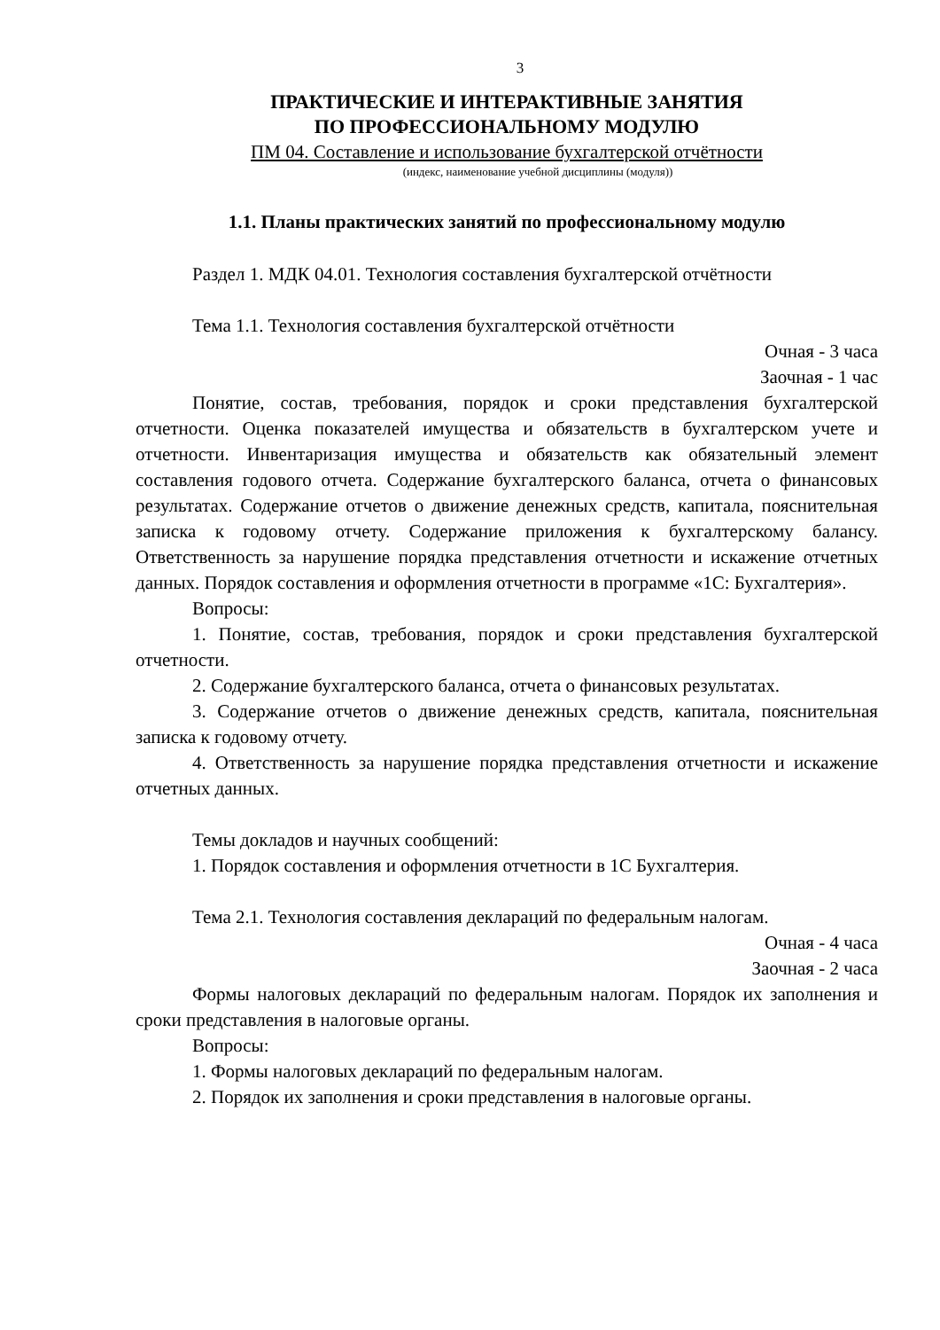3
ПРАКТИЧЕСКИЕ И ИНТЕРАКТИВНЫЕ ЗАНЯТИЯ
ПО ПРОФЕССИОНАЛЬНОМУ МОДУЛЮ
ПМ 04. Составление и использование бухгалтерской отчётности
(индекс, наименование учебной дисциплины (модуля))
1.1. Планы практических занятий по профессиональному модулю
Раздел 1. МДК 04.01. Технология составления бухгалтерской отчётности
Тема 1.1. Технология составления бухгалтерской отчётности
Очная - 3 часа
Заочная - 1 час
Понятие, состав, требования, порядок и сроки представления бухгалтерской отчетности. Оценка показателей имущества и обязательств в бухгалтерском учете и отчетности. Инвентаризация имущества и обязательств как обязательный элемент составления годового отчета. Содержание бухгалтерского баланса, отчета о финансовых результатах. Содержание отчетов о движение денежных средств, капитала, пояснительная записка к годовому отчету. Содержание приложения к бухгалтерскому балансу. Ответственность за нарушение порядка представления отчетности и искажение отчетных данных. Порядок составления и оформления отчетности в программе «1С: Бухгалтерия».
Вопросы:
1. Понятие, состав, требования, порядок и сроки представления бухгалтерской отчетности.
2. Содержание бухгалтерского баланса, отчета о финансовых результатах.
3. Содержание отчетов о движение денежных средств, капитала, пояснительная записка к годовому отчету.
4. Ответственность за нарушение порядка представления отчетности и искажение отчетных данных.
Темы докладов и научных сообщений:
1. Порядок составления и оформления отчетности в 1С Бухгалтерия.
Тема 2.1. Технология составления деклараций по федеральным налогам.
Очная - 4 часа
Заочная - 2 часа
Формы налоговых деклараций по федеральным налогам. Порядок их заполнения и сроки представления в налоговые органы.
Вопросы:
1. Формы налоговых деклараций по федеральным налогам.
2. Порядок их заполнения и сроки представления в налоговые органы.